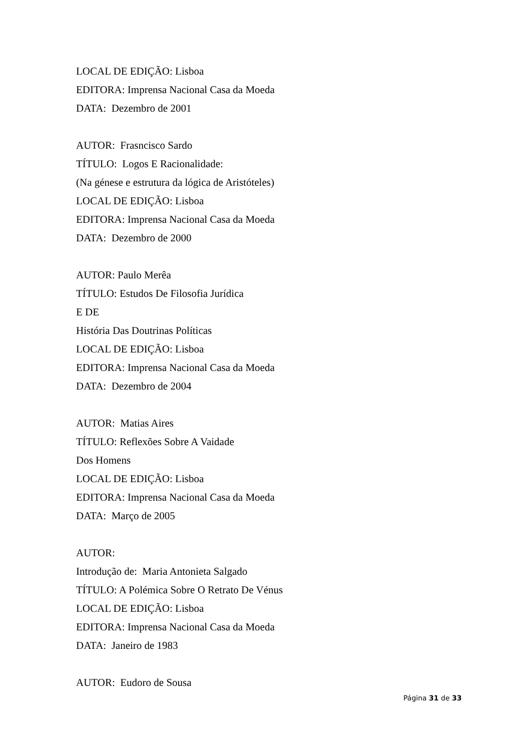LOCAL DE EDIÇÃO: Lisboa
EDITORA: Imprensa Nacional Casa da Moeda
DATA: Dezembro de 2001
AUTOR: Frasncisco Sardo
TÍTULO: Logos E Racionalidade:
(Na génese e estrutura da lógica de Aristóteles)
LOCAL DE EDIÇÃO: Lisboa
EDITORA: Imprensa Nacional Casa da Moeda
DATA: Dezembro de 2000
AUTOR: Paulo Merêa
TÍTULO: Estudos De Filosofia Jurídica
E DE
História Das Doutrinas Políticas
LOCAL DE EDIÇÃO: Lisboa
EDITORA: Imprensa Nacional Casa da Moeda
DATA: Dezembro de 2004
AUTOR: Matias Aires
TÍTULO: Reflexões Sobre A Vaidade
Dos Homens
LOCAL DE EDIÇÃO: Lisboa
EDITORA: Imprensa Nacional Casa da Moeda
DATA: Março de 2005
AUTOR:
Introdução de: Maria Antonieta Salgado
TÍTULO: A Polémica Sobre O Retrato De Vénus
LOCAL DE EDIÇÃO: Lisboa
EDITORA: Imprensa Nacional Casa da Moeda
DATA: Janeiro de 1983
AUTOR: Eudoro de Sousa
Página 31 de 33